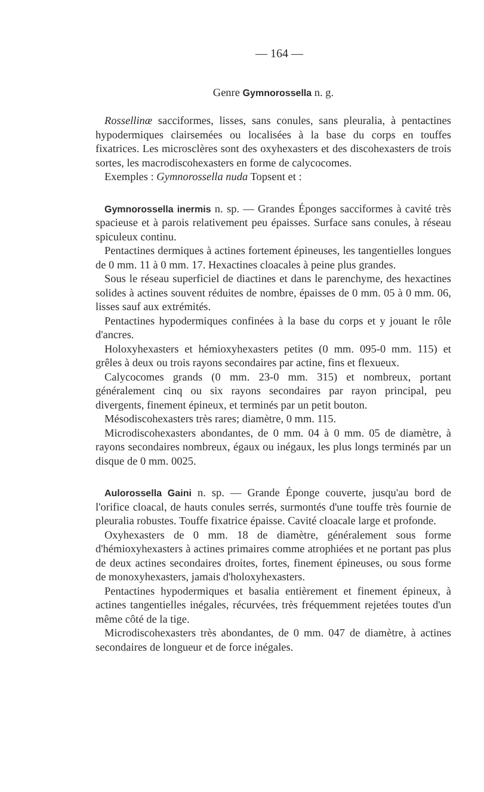— 164 —
Genre Gymnorossella n. g.
Rossellinæ sacciformes, lisses, sans conules, sans pleuralia, à pentactines hypodermiques clairsemées ou localisées à la base du corps en touffes fixatrices. Les microsclères sont des oxyhexasters et des discohexasters de trois sortes, les macrodiscohexasters en forme de calycocomes.
Exemples : Gymnorossella nuda Topsent et :
Gymnorossella inermis n. sp. — Grandes Éponges sacciformes à cavité très spacieuse et à parois relativement peu épaisses. Surface sans conules, à réseau spiculeux continu.
Pentactines dermiques à actines fortement épineuses, les tangentielles longues de 0 mm. 11 à 0 mm. 17. Hexactines cloacales à peine plus grandes.
Sous le réseau superficiel de diactines et dans le parenchyme, des hexactines solides à actines souvent réduites de nombre, épaisses de 0 mm. 05 à 0 mm. 06, lisses sauf aux extrémités.
Pentactines hypodermiques confinées à la base du corps et y jouant le rôle d'ancres.
Holoxyhexasters et hémioxyhexasters petites (0 mm. 095-0 mm. 115) et grêles à deux ou trois rayons secondaires par actine, fins et flexueux.
Calycocomes grands (0 mm. 23-0 mm. 315) et nombreux, portant généralement cinq ou six rayons secondaires par rayon principal, peu divergents, finement épineux, et terminés par un petit bouton.
Mésodiscohexasters très rares; diamètre, 0 mm. 115.
Microdiscohexasters abondantes, de 0 mm. 04 à 0 mm. 05 de diamètre, à rayons secondaires nombreux, égaux ou inégaux, les plus longs terminés par un disque de 0 mm. 0025.
Aulorossella Gaini n. sp. — Grande Éponge couverte, jusqu'au bord de l'orifice cloacal, de hauts conules serrés, surmontés d'une touffe très fournie de pleuralia robustes. Touffe fixatrice épaisse. Cavité cloacale large et profonde.
Oxyhexasters de 0 mm. 18 de diamètre, généralement sous forme d'hémioxyhexasters à actines primaires comme atrophiées et ne portant pas plus de deux actines secondaires droites, fortes, finement épineuses, ou sous forme de monoxyhexasters, jamais d'holoxyhexasters.
Pentactines hypodermiques et basalia entièrement et finement épineux, à actines tangentielles inégales, récurvées, très fréquemment rejetées toutes d'un même côté de la tige.
Microdiscohexasters très abondantes, de 0 mm. 047 de diamètre, à actines secondaires de longueur et de force inégales.